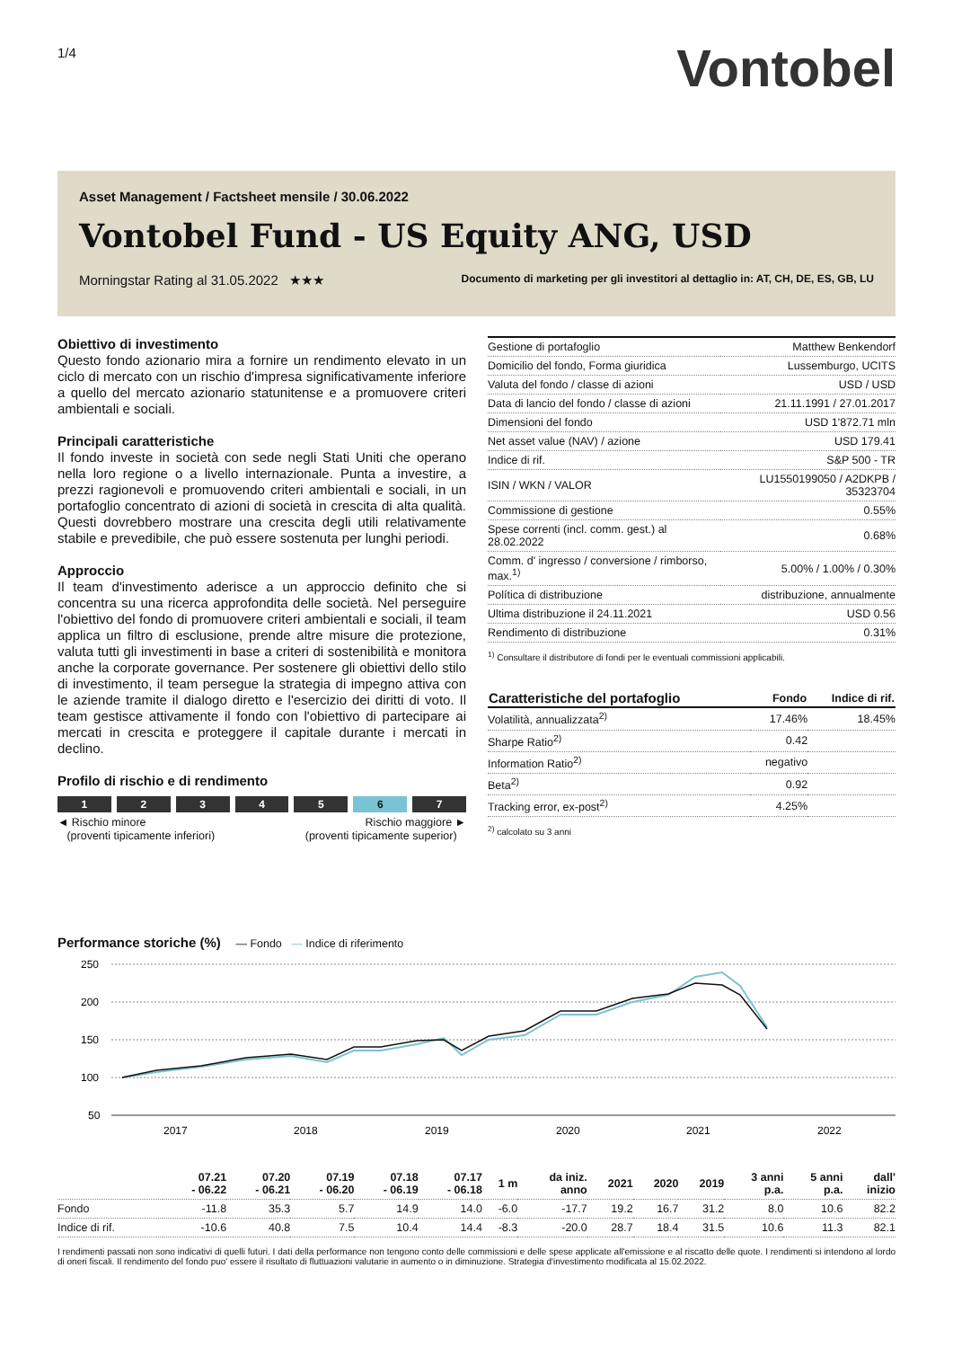1/4
Vontobel
Asset Management / Factsheet mensile / 30.06.2022
Vontobel Fund - US Equity ANG, USD
Morningstar Rating al 31.05.2022 ★★★ Documento di marketing per gli investitori al dettaglio in: AT, CH, DE, ES, GB, LU
Obiettivo di investimento
Questo fondo azionario mira a fornire un rendimento elevato in un ciclo di mercato con un rischio d'impresa significativamente inferiore a quello del mercato azionario statunitense e a promuovere criteri ambientali e sociali.
Principali caratteristiche
Il fondo investe in società con sede negli Stati Uniti che operano nella loro regione o a livello internazionale. Punta a investire, a prezzi ragionevoli e promuovendo criteri ambientali e sociali, in un portafoglio concentrato di azioni di società in crescita di alta qualità. Questi dovrebbero mostrare una crescita degli utili relativamente stabile e prevedibile, che può essere sostenuta per lunghi periodi.
Approccio
Il team d'investimento aderisce a un approccio definito che si concentra su una ricerca approfondita delle società. Nel perseguire l'obiettivo del fondo di promuovere criteri ambientali e sociali, il team applica un filtro di esclusione, prende altre misure die protezione, valuta tutti gli investimenti in base a criteri di sostenibilità e monitora anche la corporate governance. Per sostenere gli obiettivi dello stilo di investimento, il team persegue la strategia di impegno attiva con le aziende tramite il dialogo diretto e l'esercizio dei diritti di voto. Il team gestisce attivamente il fondo con l'obiettivo di partecipare ai mercati in crescita e proteggere il capitale durante i mercati in declino.
Profilo di rischio e di rendimento
1 2 3 4 5 6 7
◄ Rischio minore
(proventi tipicamente inferiori) Rischio maggiore ►
(proventi tipicamente superior)
| Gestione di portafoglio | Matthew Benkendorf |
| Domicilio del fondo, Forma giuridica | Lussemburgo, UCITS |
| Valuta del fondo / classe di azioni | USD / USD |
| Data di lancio del fondo / classe di azioni | 21.11.1991 / 27.01.2017 |
| Dimensioni del fondo | USD 1'872.71 mln |
| Net asset value (NAV) / azione | USD 179.41 |
| Indice di rif. | S&P 500 - TR |
| ISIN / WKN / VALOR | LU1550199050 / A2DKPB / 35323704 |
| Commissione di gestione | 0.55% |
| Spese correnti (incl. comm. gest.) al 28.02.2022 | 0.68% |
| Comm. d' ingresso / conversione / rimborso, max.<sup>1)</sup> | 5.00% / 1.00% / 0.30% |
| Política di distribuzione | distribuzione, annualmente |
| Ultima distribuzione il 24.11.2021 | USD 0.56 |
| Rendimento di distribuzione | 0.31% |
<sup>1)</sup> Consultare il distributore di fondi per le eventuali commissioni applicabili.
| Caratteristiche del portafoglio | Fondo | Indice di rif. |
| --- | --- | --- |
| Volatilità, annualizzata<sup>2)</sup> | 17.46% | 18.45% |
| Sharpe Ratio<sup>2)</sup> | 0.42 | |
| Information Ratio<sup>2)</sup> | negativo | |
| Beta<sup>2)</sup> | 0.92 | |
| Tracking error, ex-post<sup>2)</sup> | 4.25% | |
<sup>2)</sup> calcolato su 3 anni
Performance storiche (%) — Fondo — Indice di riferimento
250
200
150
100
50
2017
2018
2019
2020
2021
2022
| | 07.21 - 06.22 | 07.20 - 06.21 | 07.19 - 06.20 | 07.18 - 06.19 | 07.17 - 06.18 | 1 m | da iniz. anno | 2021 | 2020 | 2019 | 3 anni p.a. | 5 anni p.a. | dall' inizio |
| --- | --- | --- | --- | --- | --- | --- | --- | --- | --- | --- | --- | --- | --- |
| Fondo | -11.8 | 35.3 | 5.7 | 14.9 | 14.0 | -6.0 | -17.7 | 19.2 | 16.7 | 31.2 | 8.0 | 10.6 | 82.2 |
| Indice di rif. | -10.6 | 40.8 | 7.5 | 10.4 | 14.4 | -8.3 | -20.0 | 28.7 | 18.4 | 31.5 | 10.6 | 11.3 | 82.1 |
I rendimenti passati non sono indicativi di quelli futuri. I dati della performance non tengono conto delle commissioni e delle spese applicate all'emissione e al riscatto delle quote. I rendimenti si intendono al lordo di oneri fiscali. Il rendimento del fondo puo' essere il risultato di fluttuazioni valutarie in aumento o in diminuzione. Strategia d'investimento modificata al 15.02.2022.